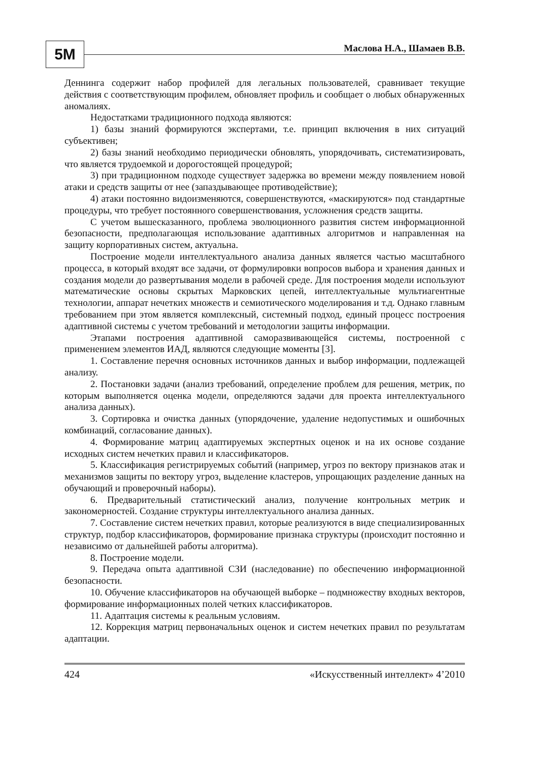5M Маслова Н.А., Шамаев В.В.
Деннинга содержит набор профилей для легальных пользователей, сравнивает текущие действия с соответствующим профилем, обновляет профиль и сообщает о любых обнаруженных аномалиях.
Недостатками традиционного подхода являются:
1) базы знаний формируются экспертами, т.е. принцип включения в них ситуаций субъективен;
2) базы знаний необходимо периодически обновлять, упорядочивать, систематизировать, что является трудоемкой и дорогостоящей процедурой;
3) при традиционном подходе существует задержка во времени между появлением новой атаки и средств защиты от нее (запаздывающее противодействие);
4) атаки постоянно видоизменяются, совершенствуются, «маскируются» под стандартные процедуры, что требует постоянного совершенствования, усложнения средств защиты.
С учетом вышесказанного, проблема эволюционного развития систем информационной безопасности, предполагающая использование адаптивных алгоритмов и направленная на защиту корпоративных систем, актуальна.
Построение модели интеллектуального анализа данных является частью масштабного процесса, в который входят все задачи, от формулировки вопросов выбора и хранения данных и создания модели до развертывания модели в рабочей среде. Для построения модели используют математические основы скрытых Марковских цепей, интеллектуальные мультиагентные технологии, аппарат нечетких множеств и семиотического моделирования и т.д. Однако главным требованием при этом является комплексный, системный подход, единый процесс построения адаптивной системы с учетом требований и методологии защиты информации.
Этапами построения адаптивной саморазвивающейся системы, построенной с применением элементов ИАД, являются следующие моменты [3].
1. Составление перечня основных источников данных и выбор информации, подлежащей анализу.
2. Постановки задачи (анализ требований, определение проблем для решения, метрик, по которым выполняется оценка модели, определяются задачи для проекта интеллектуального анализа данных).
3. Сортировка и очистка данных (упорядочение, удаление недопустимых и ошибочных комбинаций, согласование данных).
4. Формирование матриц адаптируемых экспертных оценок и на их основе создание исходных систем нечетких правил и классификаторов.
5. Классификация регистрируемых событий (например, угроз по вектору признаков атак и механизмов защиты по вектору угроз, выделение кластеров, упрощающих разделение данных на обучающий и проверочный наборы).
6. Предварительный статистический анализ, получение контрольных метрик и закономерностей. Создание структуры интеллектуального анализа данных.
7. Составление систем нечетких правил, которые реализуются в виде специализированных структур, подбор классификаторов, формирование признака структуры (происходит постоянно и независимо от дальнейшей работы алгоритма).
8. Построение модели.
9. Передача опыта адаптивной СЗИ (наследование) по обеспечению информационной безопасности.
10. Обучение классификаторов на обучающей выборке – подмножеству входных векторов, формирование информационных полей четких классификаторов.
11. Адаптация системы к реальным условиям.
12. Коррекция матриц первоначальных оценок и систем нечетких правил по результатам адаптации.
424 «Искусственный интеллект» 4’2010